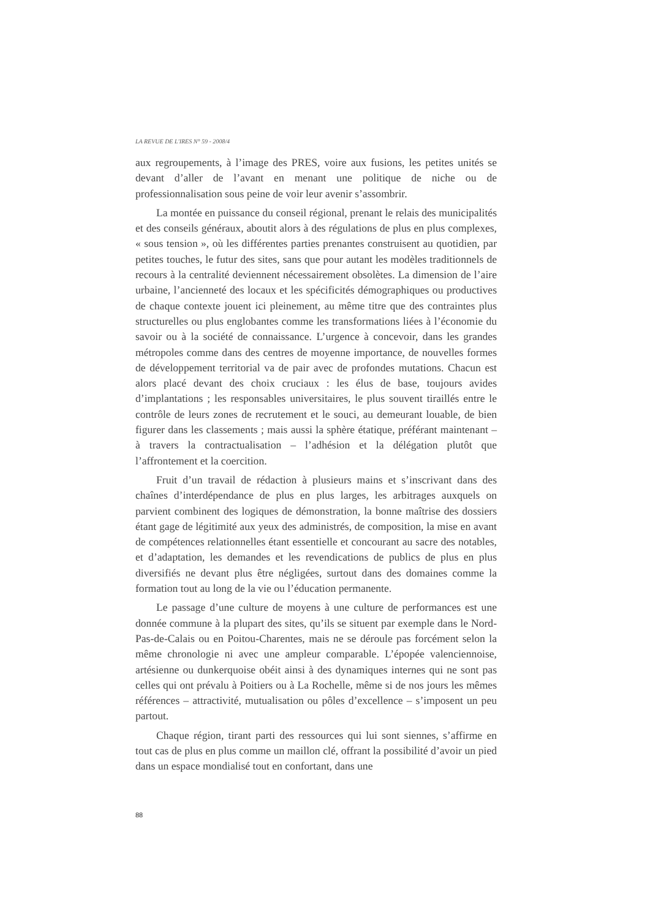LA REVUE DE L'IRES N° 59 - 2008/4
aux regroupements, à l’image des PRES, voire aux fusions, les petites unités se devant d’aller de l’avant en menant une politique de niche ou de professionnalisation sous peine de voir leur avenir s’assombrir.
La montée en puissance du conseil régional, prenant le relais des municipalités et des conseils généraux, aboutit alors à des régulations de plus en plus complexes, « sous tension », où les différentes parties prenantes construisent au quotidien, par petites touches, le futur des sites, sans que pour autant les modèles traditionnels de recours à la centralité deviennent nécessairement obsolètes. La dimension de l’aire urbaine, l’ancienneté des locaux et les spécificités démographiques ou productives de chaque contexte jouent ici pleinement, au même titre que des contraintes plus structurelles ou plus englobantes comme les transformations liées à l’économie du savoir ou à la société de connaissance. L’urgence à concevoir, dans les grandes métropoles comme dans des centres de moyenne importance, de nouvelles formes de développement territorial va de pair avec de profondes mutations. Chacun est alors placé devant des choix cruciaux : les élus de base, toujours avides d’implantations ; les responsables universitaires, le plus souvent tiraillés entre le contrôle de leurs zones de recrutement et le souci, au demeurant louable, de bien figurer dans les classements ; mais aussi la sphère étatique, préférant maintenant – à travers la contractualisation – l’adhésion et la délégation plutôt que l’affrontement et la coercition.
Fruit d’un travail de rédaction à plusieurs mains et s’inscrivant dans des chaînes d’interdépendance de plus en plus larges, les arbitrages auxquels on parvient combinent des logiques de démonstration, la bonne maîtrise des dossiers étant gage de légitimité aux yeux des administrés, de composition, la mise en avant de compétences relationnelles étant essentielle et concourant au sacre des notables, et d’adaptation, les demandes et les revendications de publics de plus en plus diversifiés ne devant plus être négligées, surtout dans des domaines comme la formation tout au long de la vie ou l’éducation permanente.
Le passage d’une culture de moyens à une culture de performances est une donnée commune à la plupart des sites, qu’ils se situent par exemple dans le Nord-Pas-de-Calais ou en Poitou-Charentes, mais ne se déroule pas forcément selon la même chronologie ni avec une ampleur comparable. L’épopée valenciennoise, artésienne ou dunkerquoise obéit ainsi à des dynamiques internes qui ne sont pas celles qui ont prévalu à Poitiers ou à La Rochelle, même si de nos jours les mêmes références – attractivité, mutualisation ou pôles d’excellence – s’imposent un peu partout.
Chaque région, tirant parti des ressources qui lui sont siennes, s’affirme en tout cas de plus en plus comme un maillon clé, offrant la possibilité d’avoir un pied dans un espace mondialisé tout en confortant, dans une
88